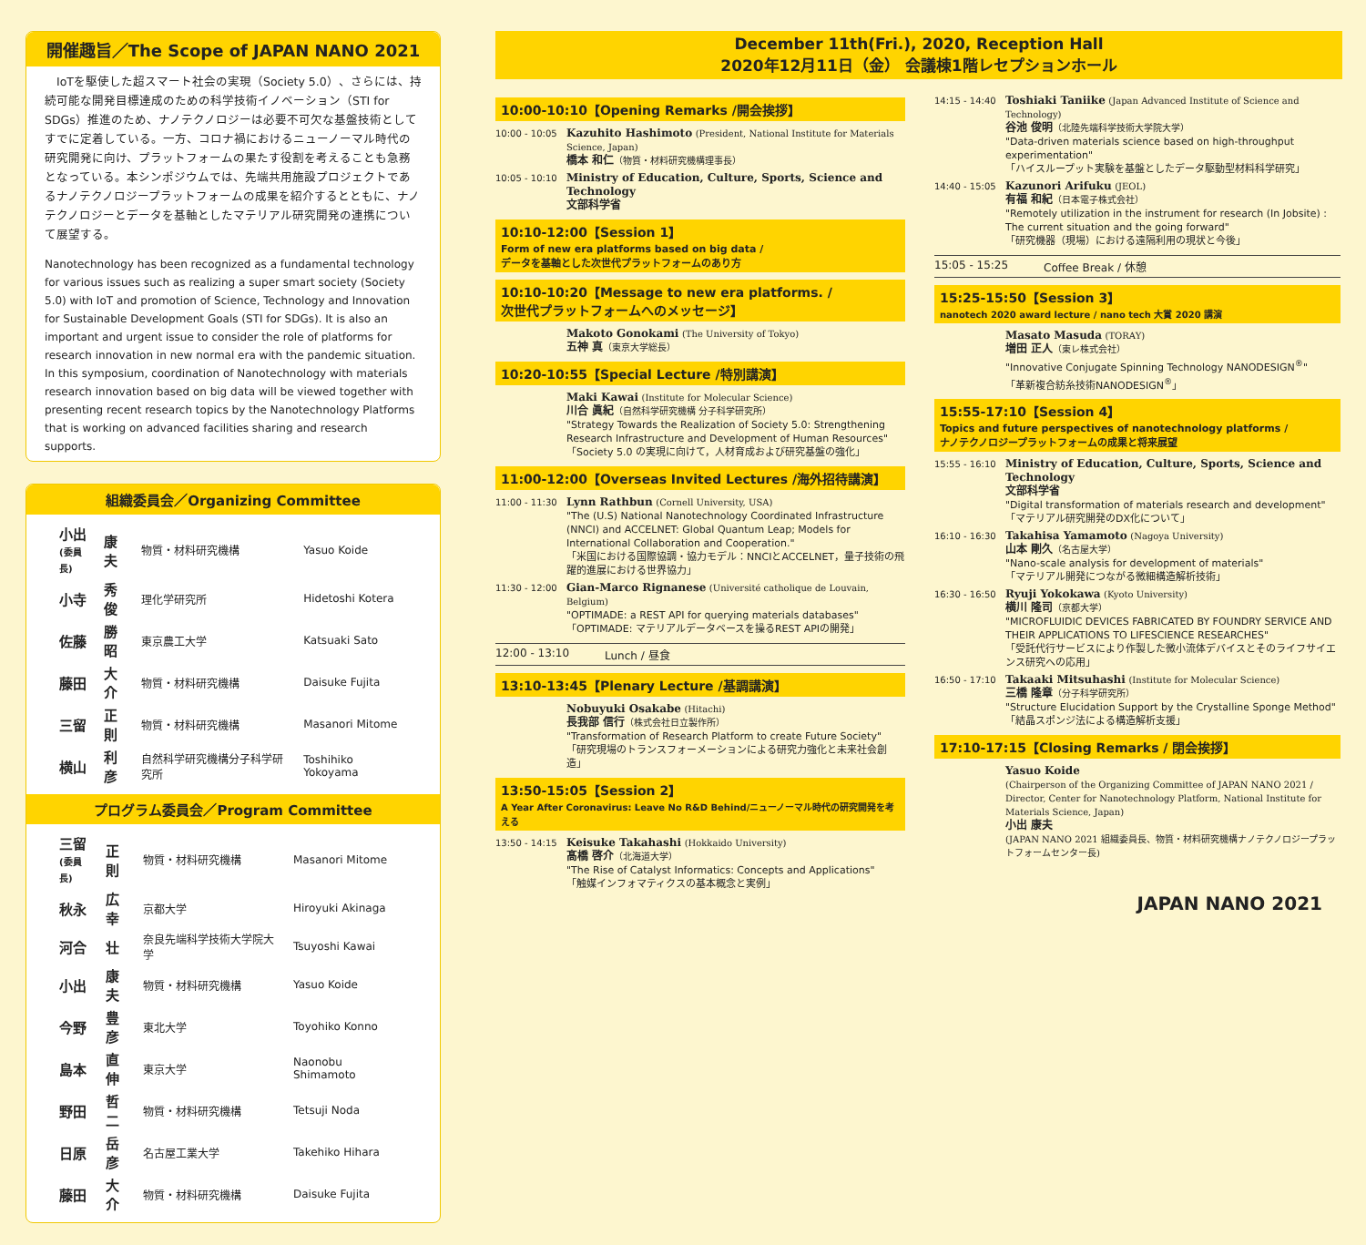開催趣旨／The Scope of JAPAN NANO 2021
　IoTを駆使した超スマート社会の実現（Society 5.0）、さらには、持続可能な開発目標達成のための科学技術イノベーション（STI for SDGs）推進のため、ナノテクノロジーは必要不可欠な基盤技術としてすでに定着している。一方、コロナ禍におけるニューノーマル時代の研究開発に向け、プラットフォームの果たす役割を考えることも急務となっている。本シンポジウムでは、先端共用施設プロジェクトであるナノテクノロジープラットフォームの成果を紹介するとともに、ナノテクノロジーとデータを基軸としたマテリアル研究開発の連携について展望する。
Nanotechnology has been recognized as a fundamental technology for various issues such as realizing a super smart society (Society 5.0) with IoT and promotion of Science, Technology and Innovation for Sustainable Development Goals (STI for SDGs). It is also an important and urgent issue to consider the role of platforms for research innovation in new normal era with the pandemic situation. In this symposium, coordination of Nanotechnology with materials research innovation based on big data will be viewed together with presenting recent research topics by the Nanotechnology Platforms that is working on advanced facilities sharing and research supports.
組織委員会／Organizing Committee
| 小出 (委員長) | 康夫 | 物質・材料研究機構 | Yasuo Koide |
| 小寺 | 秀俊 | 理化学研究所 | Hidetoshi Kotera |
| 佐藤 | 勝昭 | 東京農工大学 | Katsuaki Sato |
| 藤田 | 大介 | 物質・材料研究機構 | Daisuke Fujita |
| 三留 | 正則 | 物質・材料研究機構 | Masanori Mitome |
| 横山 | 利彦 | 自然科学研究機構分子科学研究所 | Toshihiko Yokoyama |
プログラム委員会／Program Committee
| 三留 (委員長) | 正則 | 物質・材料研究機構 | Masanori Mitome |
| 秋永 | 広幸 | 京都大学 | Hiroyuki Akinaga |
| 河合 | 壮 | 奈良先端科学技術大学院大学 | Tsuyoshi Kawai |
| 小出 | 康夫 | 物質・材料研究機構 | Yasuo Koide |
| 今野 | 豊彦 | 東北大学 | Toyohiko Konno |
| 島本 | 直伸 | 東京大学 | Naonobu Shimamoto |
| 野田 | 哲二 | 物質・材料研究機構 | Tetsuji Noda |
| 日原 | 岳彦 | 名古屋工業大学 | Takehiko Hihara |
| 藤田 | 大介 | 物質・材料研究機構 | Daisuke Fujita |
December 11th(Fri.), 2020, Reception Hall
2020年12月11日（金） 会議棟1階レセプションホール
10:00-10:10【Opening Remarks /開会挨拶】
10:00 - 10:05
Kazuhito Hashimoto (President, National Institute for Materials Science, Japan)
橋本 和仁（物質・材料研究機構理事長）
10:05 - 10:10
Ministry of Education, Culture, Sports, Science and Technology
文部科学省
10:10-12:00【Session 1】
Form of new era platforms based on big data /
データを基軸とした次世代プラットフォームのあり方
10:10-10:20【Message to new era platforms. /
次世代プラットフォームへのメッセージ】
Makoto Gonokami (The University of Tokyo)
五神 真（東京大学総長）
10:20-10:55【Special Lecture /特別講演】
Maki Kawai (Institute for Molecular Science)
川合 眞紀（自然科学研究機構 分子科学研究所）
"Strategy Towards the Realization of Society 5.0: Strengthening Research Infrastructure and Development of Human Resources"
「Society 5.0 の実現に向けて，人材育成および研究基盤の強化」
11:00-12:00【Overseas Invited Lectures /海外招待講演】
11:00 - 11:30
Lynn Rathbun (Cornell University, USA)
"The (U.S) National Nanotechnology Coordinated Infrastructure (NNCI) and ACCELNET: Global Quantum Leap; Models for International Collaboration and Cooperation."
「米国における国際協調・協力モデル：NNCIとACCELNET，量子技術の飛躍的進展における世界協力」
11:30 - 12:00
Gian-Marco Rignanese (Université catholique de Louvain, Belgium)
"OPTIMADE: a REST API for querying materials databases"
「OPTIMADE: マテリアルデータベースを操るREST APIの開発」
12:00 - 13:10 Lunch / 昼食
13:10-13:45【Plenary Lecture /基調講演】
Nobuyuki Osakabe (Hitachi)
長我部 信行（株式会社日立製作所）
"Transformation of Research Platform to create Future Society"
「研究現場のトランスフォーメーションによる研究力強化と未来社会創造」
13:50-15:05【Session 2】
A Year After Coronavirus: Leave No R&D Behind/ニューノーマル時代の研究開発を考える
13:50 - 14:15
Keisuke Takahashi (Hokkaido University)
髙橋 啓介（北海道大学）
"The Rise of Catalyst Informatics: Concepts and Applications"
「触媒インフォマティクスの基本概念と実例」
14:15 - 14:40
Toshiaki Taniike (Japan Advanced Institute of Science and Technology)
谷池 俊明（北陸先端科学技術大学院大学）
"Data-driven materials science based on high-throughput experimentation"
「ハイスループット実験を基盤としたデータ駆動型材料科学研究」
14:40 - 15:05
Kazunori Arifuku (JEOL)
有福 和紀（日本電子株式会社）
"Remotely utilization in the instrument for research (In Jobsite) : The current situation and the going forward"
「研究機器（現場）における遠隔利用の現状と今後」
15:05 - 15:25 Coffee Break / 休憩
15:25-15:50【Session 3】
nanotech 2020 award lecture / nano tech 大賞 2020 講演
Masato Masuda (TORAY)
増田 正人（東レ株式会社）
"Innovative Conjugate Spinning Technology NANODESIGN<sup>®</sup>"
「革新複合紡糸技術NANODESIGN<sup>®</sup>」
15:55-17:10【Session 4】
Topics and future perspectives of nanotechnology platforms /
ナノテクノロジープラットフォームの成果と将来展望
15:55 - 16:10
Ministry of Education, Culture, Sports, Science and Technology
文部科学省
"Digital transformation of materials research and development"
「マテリアル研究開発のDX化について」
16:10 - 16:30
Takahisa Yamamoto (Nagoya University)
山本 剛久（名古屋大学）
"Nano-scale analysis for development of materials"
「マテリアル開発につながる微細構造解析技術」
16:30 - 16:50
Ryuji Yokokawa (Kyoto University)
横川 隆司（京都大学）
"MICROFLUIDIC DEVICES FABRICATED BY FOUNDRY SERVICE AND THEIR APPLICATIONS TO LIFESCIENCE RESEARCHES"
「受託代行サービスにより作製した微小流体デバイスとそのライフサイエンス研究への応用」
16:50 - 17:10
Takaaki Mitsuhashi (Institute for Molecular Science)
三橋 隆章（分子科学研究所）
"Structure Elucidation Support by the Crystalline Sponge Method"
「結晶スポンジ法による構造解析支援」
17:10-17:15【Closing Remarks / 閉会挨拶】
Yasuo Koide
(Chairperson of the Organizing Committee of JAPAN NANO 2021 / Director, Center for Nanotechnology Platform, National Institute for Materials Science, Japan)
小出 康夫
(JAPAN NANO 2021 組織委員長、物質・材料研究機構ナノテクノロジープラットフォームセンター長)
JAPAN NANO 2021